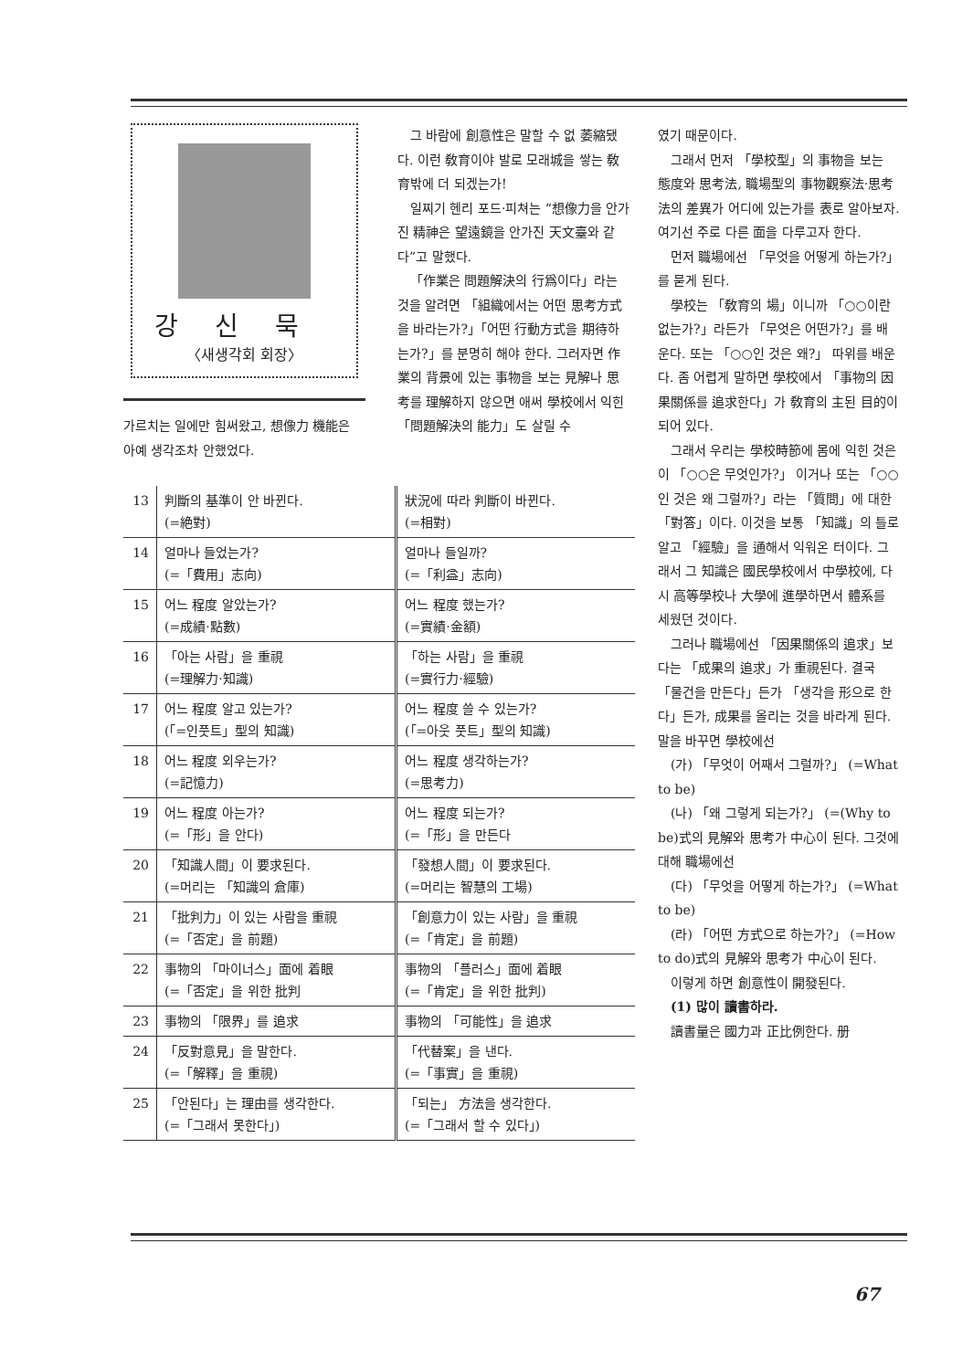강신묵
〈새생각회 회장〉
가르치는 일에만 힘써왔고, 想像力 機能은 아예 생각조차 안했었다.
그 바람에 創意性은 말할 수 없 萎縮됐다. 이런 敎育이야 발로 모래城을 쌓는 敎育밖에 더 되겠는가!
일찌기 헨리 포드·피쳐는 “想像力을 안가진 精神은 望遠鏡을 안가진 天文臺와 같다”고 말했다.
「作業은 問題解決의 行爲이다」라는 것을 알려면 「組織에서는 어떤 思考方式을 바라는가?」「어떤 行動方式을 期待하는가?」를 분명히 해야 한다. 그러자면 作業의 背景에 있는 事物을 보는 見解나 思考를 理解하지 않으면 애써 學校에서 익힌 「問題解決의 能力」도 살릴 수
| 13 | 判斷의 基準이 안 바뀐다. (=絶對) | 狀況에 따라 判斷이 바뀐다. (=相對) |
| 14 | 얼마나 들었는가? (=「費用」志向) | 얼마나 들일까? (=「利益」志向) |
| 15 | 어느 程度 알았는가? (=成績·點數) | 어느 程度 했는가? (=實績·金額) |
| 16 | 「아는 사람」을 重視 (=理解力·知識) | 「하는 사람」을 重視 (=實行力·經驗) |
| 17 | 어느 程度 알고 있는가? (「=인풋트」型의 知識) | 어느 程度 쓸 수 있는가? (「=아웃 풋트」型의 知識) |
| 18 | 어느 程度 외우는가? (=記憶力) | 어느 程度 생각하는가? (=思考力) |
| 19 | 어느 程度 아는가? (=「形」을 안다) | 어느 程度 되는가? (=「形」을 만든다 |
| 20 | 「知識人間」이 要求된다. (=머리는 「知識의 倉庫) | 「發想人間」이 要求된다. (=머리는 智慧의 工場) |
| 21 | 「批判力」이 있는 사람을 重視 (=「否定」을 前題) | 「創意力이 있는 사람」을 重視 (=「肯定」을 前題) |
| 22 | 事物의 「마이너스」面에 着眼 (=「否定」을 위한 批判 | 事物의 「플러스」面에 着眼 (=「肯定」을 위한 批判) |
| 23 | 事物의 「限界」를 追求 | 事物의 「可能性」을 追求 |
| 24 | 「反對意見」을 말한다. (=「解釋」을 重視) | 「代替案」을 낸다. (=「事實」을 重視) |
| 25 | 「안된다」는 理由를 생각한다. (=「그래서 못한다」) | 「되는」 方法을 생각한다. (=「그래서 할 수 있다」) |
였기 때문이다.
그래서 먼저 「學校型」의 事物을 보는 態度와 思考法, 職場型의 事物觀察法·思考法의 差異가 어디에 있는가를 表로 알아보자. 여기선 주로 다른 面을 다루고자 한다.
먼저 職場에선 「무엇을 어떻게 하는가?」를 묻게 된다.
學校는 「敎育의 場」이니까 「○○이란 없는가?」라든가 「무엇은 어떤가?」를 배운다. 또는 「○○인 것은 왜?」 따위를 배운다. 좀 어렵게 말하면 學校에서 「事物의 因果關係를 追求한다」가 敎育의 主된 目的이 되어 있다.
그래서 우리는 學校時節에 몸에 익힌 것은 이 「○○은 무엇인가?」 이거나 또는 「○○인 것은 왜 그럴까?」라는 「質問」에 대한 「對答」이다. 이것을 보통 「知識」의 틀로 알고 「經驗」을 通해서 익워온 터이다. 그래서 그 知識은 國民學校에서 中學校에, 다시 高等學校나 大學에 進學하면서 體系를 세웠던 것이다.
그러나 職場에선 「因果關係의 追求」보다는 「成果의 追求」가 重視된다. 결국 「물건을 만든다」든가 「생각을 形으로 한다」든가, 成果를 올리는 것을 바라게 된다. 말을 바꾸면 學校에선
(가) 「무엇이 어째서 그럴까?」 (=What to be)
(나) 「왜 그렇게 되는가?」 (=(Why to be)式의 見解와 思考가 中心이 된다. 그것에 대해 職場에선
(다) 「무엇을 어떻게 하는가?」 (=What to be)
(라) 「어떤 方式으로 하는가?」 (=How to do)式의 見解와 思考가 中心이 된다.
이렇게 하면 創意性이 開發된다.
(1) 많이 讀書하라.
讀書量은 國力과 正比例한다. 册
67